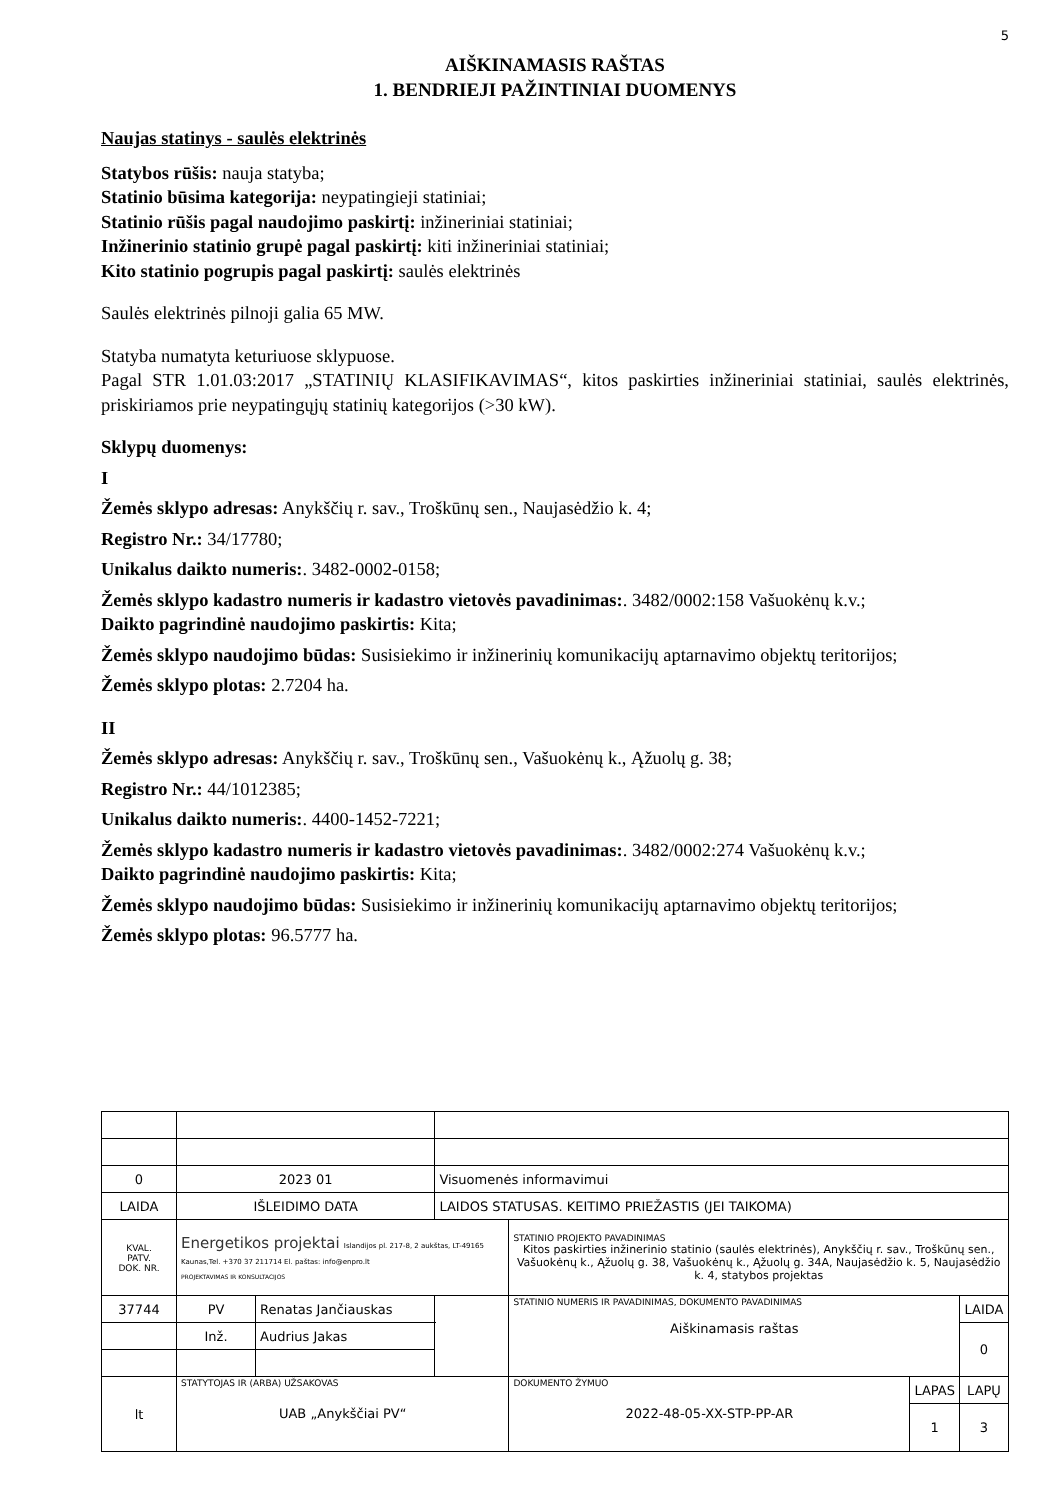5
AIŠKINAMASIS RAŠTAS
1. BENDRIEJI PAŽINTINIAI DUOMENYS
Naujas statinys - saulės elektrinės
Statybos rūšis: nauja statyba;
Statinio būsima kategorija: neypatingieji statiniai;
Statinio rūšis pagal naudojimo paskirtį: inžineriniai statiniai;
Inžinerinio statinio grupė pagal paskirtį: kiti inžineriniai statiniai;
Kito statinio pogrupis pagal paskirtį: saulės elektrinės
Saulės elektrinės pilnoji galia 65 MW.
Statyba numatyta keturiuose sklypuose.
Pagal STR 1.01.03:2017 „STATINIŲ KLASIFIKAVIMAS“, kitos paskirties inžineriniai statiniai, saulės elektrinės, priskiriamos prie neypatingųjų statinių kategorijos (>30 kW).
Sklypų duomenys:
I
Žemės sklypo adresas: Anykščių r. sav., Troškūnų sen., Naujasėdžio k. 4;
Registro Nr.: 34/17780;
Unikalus daikto numeris:. 3482-0002-0158;
Žemės sklypo kadastro numeris ir kadastro vietovės pavadinimas:. 3482/0002:158 Vašuokėnų k.v.;
Daikto pagrindinė naudojimo paskirtis: Kita;
Žemės sklypo naudojimo būdas: Susisiekimo ir inžinerinių komunikacijų aptarnavimo objektų teritorijos;
Žemės sklypo plotas: 2.7204 ha.
II
Žemės sklypo adresas: Anykščių r. sav., Troškūnų sen., Vašuokėnų k., Ąžuolų g. 38;
Registro Nr.: 44/1012385;
Unikalus daikto numeris:. 4400-1452-7221;
Žemės sklypo kadastro numeris ir kadastro vietovės pavadinimas:. 3482/0002:274 Vašuokėnų k.v.;
Daikto pagrindinė naudojimo paskirtis: Kita;
Žemės sklypo naudojimo būdas: Susisiekimo ir inžinerinių komunikacijų aptarnavimo objektų teritorijos;
Žemės sklypo plotas: 96.5777 ha.
| 0 | 2023 01 | | Visuomenės informavimui | | | | |
| LAIDA | IŠLEIDIMO DATA | | LAIDOS STATUSAS. KEITIMO PRIEŽASTIS (JEI TAIKOMA) | | | | |
| KVAL. PATV. DOK. NR. | Energetikos projektai Islandijos pl. 217-8, 2 aukštas, LT-49165 Kaunas,Tel. +370 37 211714 El. paštas: info@enpro.lt PROJEKTAVIMAS IR KONSULTACIJOS | | | | STATINIO PROJEKTO PAVADINIMAS Kitos paskirties inžinerinio statinio (saulės elektrinės), Anykščių r. sav., Troškūnų sen., Vašuokėnų k., Ąžuolų g. 38, Vašuokėnų k., Ąžuolų g. 34A, Naujasėdžio k. 5, Naujasėdžio k. 4, statybos projektas | | |
| 37744 | PV | Renatas Jančiauskas | | | STATINIO NUMERIS IR PAVADINIMAS, DOKUMENTO PAVADINIMAS Aiškinamasis raštas | | LAIDA |
| | Inž. | Audrius Jakas | | | | | 0 |
| lt | STATYTOJAS IR (ARBA) UŽSAKOVAS UAB „Anykščiai PV“ | | | | DOKUMENTO ŽYMUO 2022-48-05-XX-STP-PP-AR | LAPAS | LAPŲ |
| | | | | | | 1 | 3 |